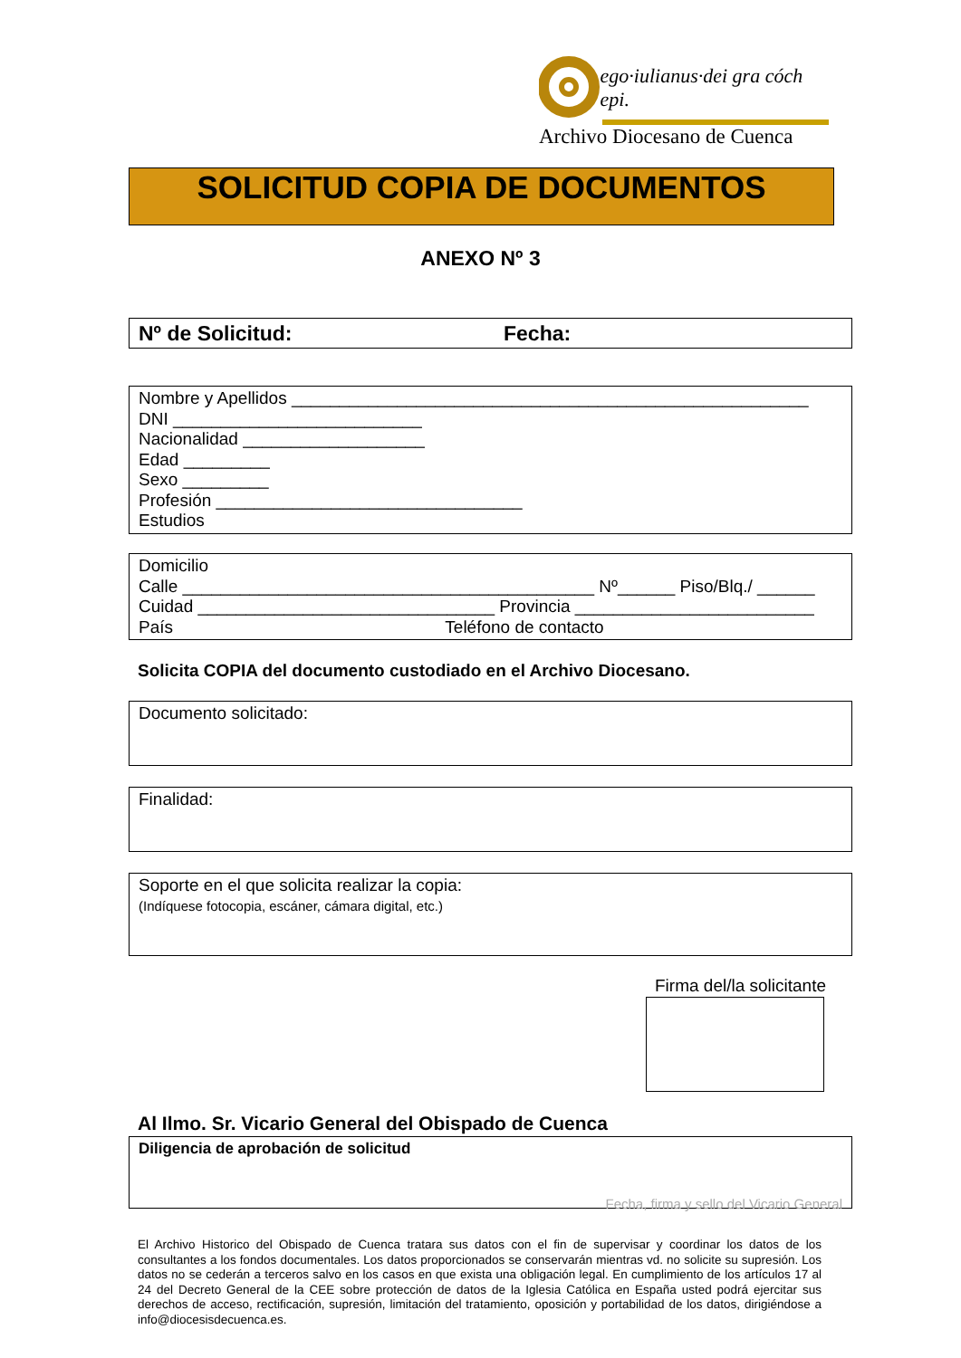ego·iulianus·dei gra cóch epi.
Archivo Diocesano de Cuenca
SOLICITUD COPIA DE DOCUMENTOS
ANEXO Nº 3
Nº de Solicitud: Fecha:
Nombre y Apellidos ______________________________________________________
DNI __________________________
Nacionalidad ___________________
Edad _________
Sexo _________
Profesión ________________________________
Estudios
Domicilio
Calle ___________________________________________ Nº______ Piso/Blq./ ______
Cuidad _______________________________ Provincia _________________________
País Teléfono de contacto
Solicita COPIA del documento custodiado en el Archivo Diocesano.
Documento solicitado:
Finalidad:
Soporte en el que solicita realizar la copia:
(Indíquese fotocopia, escáner, cámara digital, etc.)
Firma del/la solicitante
Al Ilmo. Sr. Vicario General del Obispado de Cuenca
Diligencia de aprobación de solicitud
Fecha, firma y sello del Vicario General
El Archivo Historico del Obispado de Cuenca tratara sus datos con el fin de supervisar y coordinar los datos de los consultantes a los fondos documentales. Los datos proporcionados se conservarán mientras vd. no solicite su supresión. Los datos no se cederán a terceros salvo en los casos en que exista una obligación legal. En cumplimiento de los artículos 17 al 24 del Decreto General de la CEE sobre protección de datos de la Iglesia Católica en España usted podrá ejercitar sus derechos de acceso, rectificación, supresión, limitación del tratamiento, oposición y portabilidad de los datos, dirigiéndose a info@diocesisdecuenca.es.